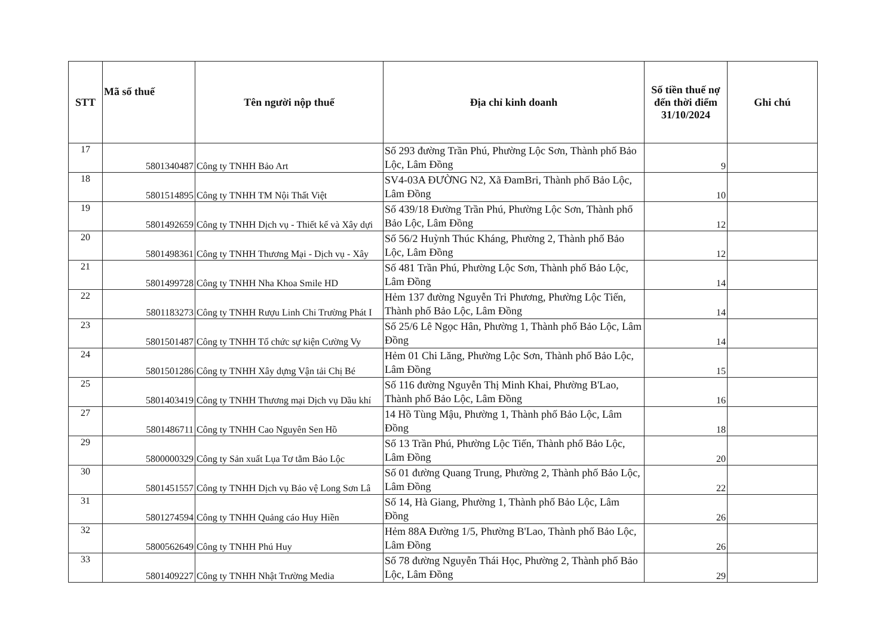| STT | Mã số thuế | Tên người nộp thuế | Địa chỉ kinh doanh | Số tiền thuế nợ đến thời điểm 31/10/2024 | Ghi chú |
| --- | --- | --- | --- | --- | --- |
| 17 | 5801340487 | Công ty TNHH Bảo Art | Số 293 đường Trần Phú, Phường Lộc Sơn, Thành phố Bảo Lộc, Lâm Đồng | 9 | |
| 18 | 5801514895 | Công ty TNHH TM Nội Thất Việt | SV4-03A ĐƯỜNG N2, Xã ĐamBri, Thành phố Bảo Lộc, Lâm Đồng | 10 | |
| 19 | 5801492659 | Công ty TNHH Dịch vụ - Thiết kế và Xây dựi | Số 439/18 Đường Trần Phú, Phường Lộc Sơn, Thành phố Bảo Lộc, Lâm Đồng | 12 | |
| 20 | 5801498361 | Công ty TNHH Thương Mại - Dịch vụ - Xây | Số 56/2 Huỳnh Thúc Kháng, Phường 2, Thành phố Bảo Lộc, Lâm Đồng | 12 | |
| 21 | 5801499728 | Công ty TNHH Nha Khoa Smile HD | Số 481 Trần Phú, Phường Lộc Sơn, Thành phố Bảo Lộc, Lâm Đồng | 14 | |
| 22 | 5801183273 | Công ty TNHH Rượu Linh Chi Trường Phát I | Hẻm 137 đường Nguyễn Tri Phương, Phường Lộc Tiến, Thành phố Bảo Lộc, Lâm Đồng | 14 | |
| 23 | 5801501487 | Công ty TNHH Tổ chức sự kiện Cường Vy | Số 25/6 Lê Ngọc Hân, Phường 1, Thành phố Bảo Lộc, Lâm Đồng | 14 | |
| 24 | 5801501286 | Công ty TNHH Xây dựng Vận tải Chị Bé | Hẻm 01 Chi Lăng, Phường Lộc Sơn, Thành phố Bảo Lộc, Lâm Đồng | 15 | |
| 25 | 5801403419 | Công ty TNHH Thương mại Dịch vụ Dầu khí | Số 116 đường Nguyễn Thị Minh Khai, Phường B'Lao, Thành phố Bảo Lộc, Lâm Đồng | 16 | |
| 27 | 5801486711 | Công ty TNHH Cao Nguyên Sen Hồ | 14 Hồ Tùng Mậu, Phường 1, Thành phố Bảo Lộc, Lâm Đồng | 18 | |
| 29 | 5800000329 | Công ty Sản xuất Lụa Tơ tằm Bảo Lộc | Số 13 Trần Phú, Phường Lộc Tiến, Thành phố Bảo Lộc, Lâm Đồng | 20 | |
| 30 | 5801451557 | Công ty TNHH Dịch vụ Bảo vệ Long Sơn Lâ | Số 01 đường Quang Trung, Phường 2, Thành phố Bảo Lộc, Lâm Đồng | 22 | |
| 31 | 5801274594 | Công ty TNHH Quảng cáo Huy Hiền | Số 14, Hà Giang, Phường 1, Thành phố Bảo Lộc, Lâm Đồng | 26 | |
| 32 | 5800562649 | Công ty TNHH Phú Huy | Hẻm 88A Đường 1/5, Phường B'Lao, Thành phố Bảo Lộc, Lâm Đồng | 26 | |
| 33 | 5801409227 | Công ty TNHH Nhật Trường Media | Số 78 đường Nguyễn Thái Học, Phường 2, Thành phố Bảo Lộc, Lâm Đồng | 29 | |